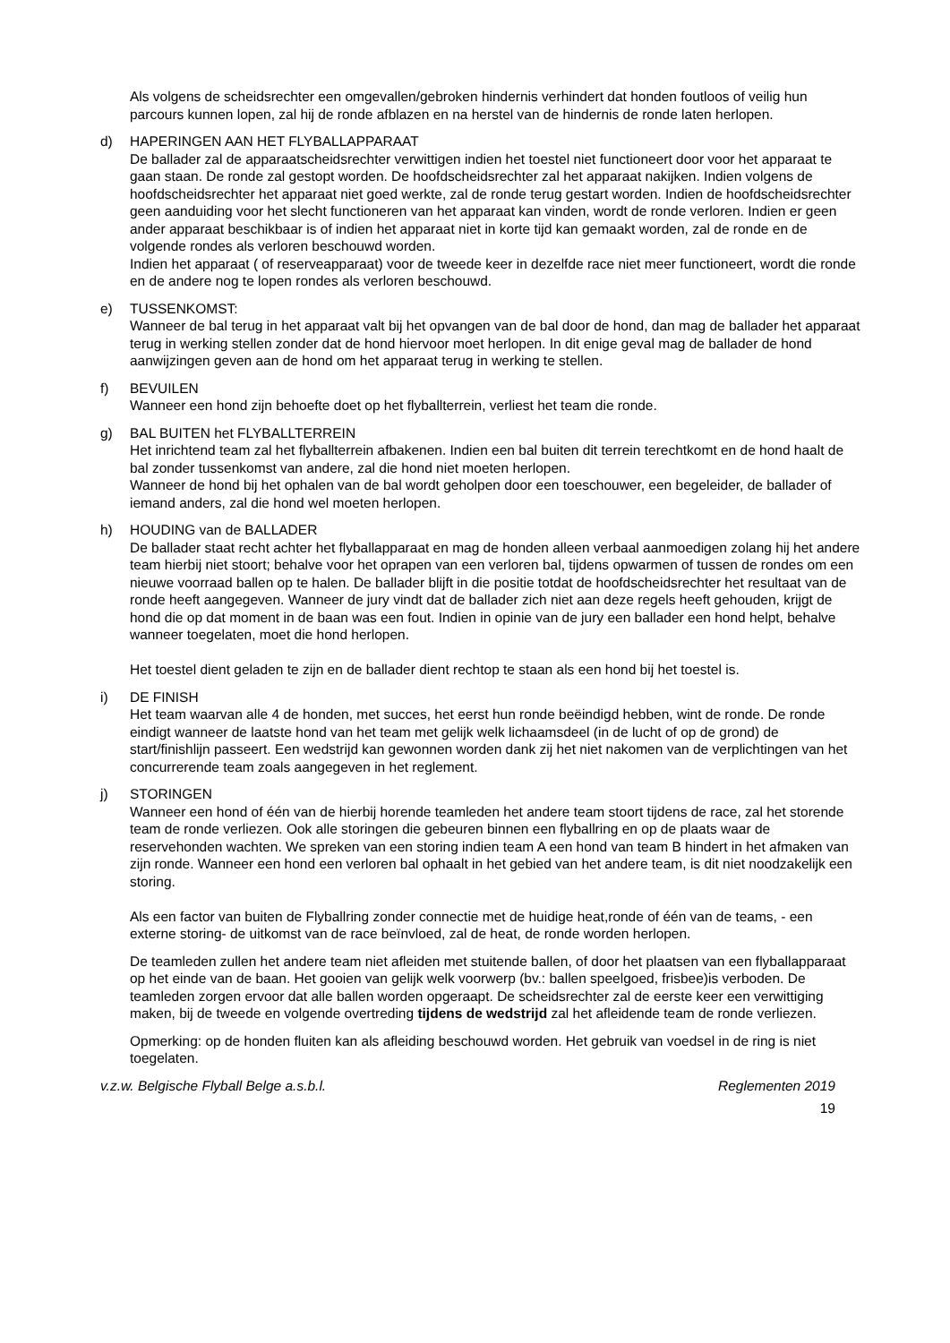Als volgens de scheidsrechter een omgevallen/gebroken hindernis verhindert dat honden foutloos of veilig hun parcours kunnen lopen, zal hij de ronde afblazen en na herstel van de hindernis de ronde laten herlopen.
d) HAPERINGEN AAN HET FLYBALLAPPARAAT
De ballader zal de apparaatscheidsrechter verwittigen indien het toestel niet functioneert door voor het apparaat te gaan staan. De ronde zal gestopt worden. De hoofdscheidsrechter zal het apparaat nakijken. Indien volgens de hoofdscheidsrechter het apparaat niet goed werkte, zal de ronde terug gestart worden. Indien de hoofdscheidsrechter geen aanduiding voor het slecht functioneren van het apparaat kan vinden, wordt de ronde verloren. Indien er geen ander apparaat beschikbaar is of indien het apparaat niet in korte tijd kan gemaakt worden, zal de ronde en de volgende rondes als verloren beschouwd worden.
Indien het apparaat ( of reserveapparaat) voor de tweede keer in dezelfde race niet meer functioneert, wordt die ronde en de andere nog te lopen rondes als verloren beschouwd.
e) TUSSENKOMST:
Wanneer de bal terug in het apparaat valt bij het opvangen van de bal door de hond, dan mag de ballader het apparaat terug in werking stellen zonder dat de hond hiervoor moet herlopen. In dit enige geval mag de ballader de hond aanwijzingen geven aan de hond om het apparaat terug in werking te stellen.
f) BEVUILEN
Wanneer een hond zijn behoefte doet op het flyballterrein, verliest het team die ronde.
g) BAL BUITEN het FLYBALLTERREIN
Het inrichtend team zal het flyballterrein afbakenen. Indien een bal buiten dit terrein terechtkomt en de hond haalt de bal zonder tussenkomst van andere, zal die hond niet moeten herlopen.
Wanneer de hond bij het ophalen van de bal wordt geholpen door een toeschouwer, een begeleider, de ballader of iemand anders, zal die hond wel moeten herlopen.
h) HOUDING van de BALLADER
De ballader staat recht achter het flyballapparaat en mag de honden alleen verbaal aanmoedigen zolang hij het andere team hierbij niet stoort; behalve voor het oprapen van een verloren bal, tijdens opwarmen of tussen de rondes om een nieuwe voorraad ballen op te halen. De ballader blijft in die positie totdat de hoofdscheidsrechter het resultaat van de ronde heeft aangegeven. Wanneer de jury vindt dat de ballader zich niet aan deze regels heeft gehouden, krijgt de hond die op dat moment in de baan was een fout. Indien in opinie van de jury een ballader een hond helpt, behalve wanneer toegelaten, moet die hond herlopen.
Het toestel dient geladen te zijn en de ballader dient rechtop te staan als een hond bij het toestel is.
i) DE FINISH
Het team waarvan alle 4 de honden, met succes, het eerst hun ronde beëindigd hebben, wint de ronde. De ronde eindigt wanneer de laatste hond van het team met gelijk welk lichaamsdeel (in de lucht of op de grond) de start/finishlijn passeert. Een wedstrijd kan gewonnen worden dank zij het niet nakomen van de verplichtingen van het concurrerende team zoals aangegeven in het reglement.
j) STORINGEN
Wanneer een hond of één van de hierbij horende teamleden het andere team stoort tijdens de race, zal het storende team de ronde verliezen. Ook alle storingen die gebeuren binnen een flyballring en op de plaats waar de reservehonden wachten. We spreken van een storing indien team A een hond van team B hindert in het afmaken van zijn ronde. Wanneer een hond een verloren bal ophaalt in het gebied van het andere team, is dit niet noodzakelijk een storing.
Als een factor van buiten de Flyballring zonder connectie met de huidige heat,ronde of één van de teams, - een externe storing- de uitkomst van de race beïnvloed, zal de heat, de ronde worden herlopen.
De teamleden zullen het andere team niet afleiden met stuitende ballen, of door het plaatsen van een flyballapparaat op het einde van de baan. Het gooien van gelijk welk voorwerp (bv.: ballen speelgoed, frisbee)is verboden. De teamleden zorgen ervoor dat alle ballen worden opgeraapt. De scheidsrechter zal de eerste keer een verwittiging maken, bij de tweede en volgende overtreding tijdens de wedstrijd zal het afleidende team de ronde verliezen.
Opmerking: op de honden fluiten kan als afleiding beschouwd worden. Het gebruik van voedsel in de ring is niet toegelaten.
v.z.w. Belgische Flyball Belge a.s.b.l. Reglementen 2019
19